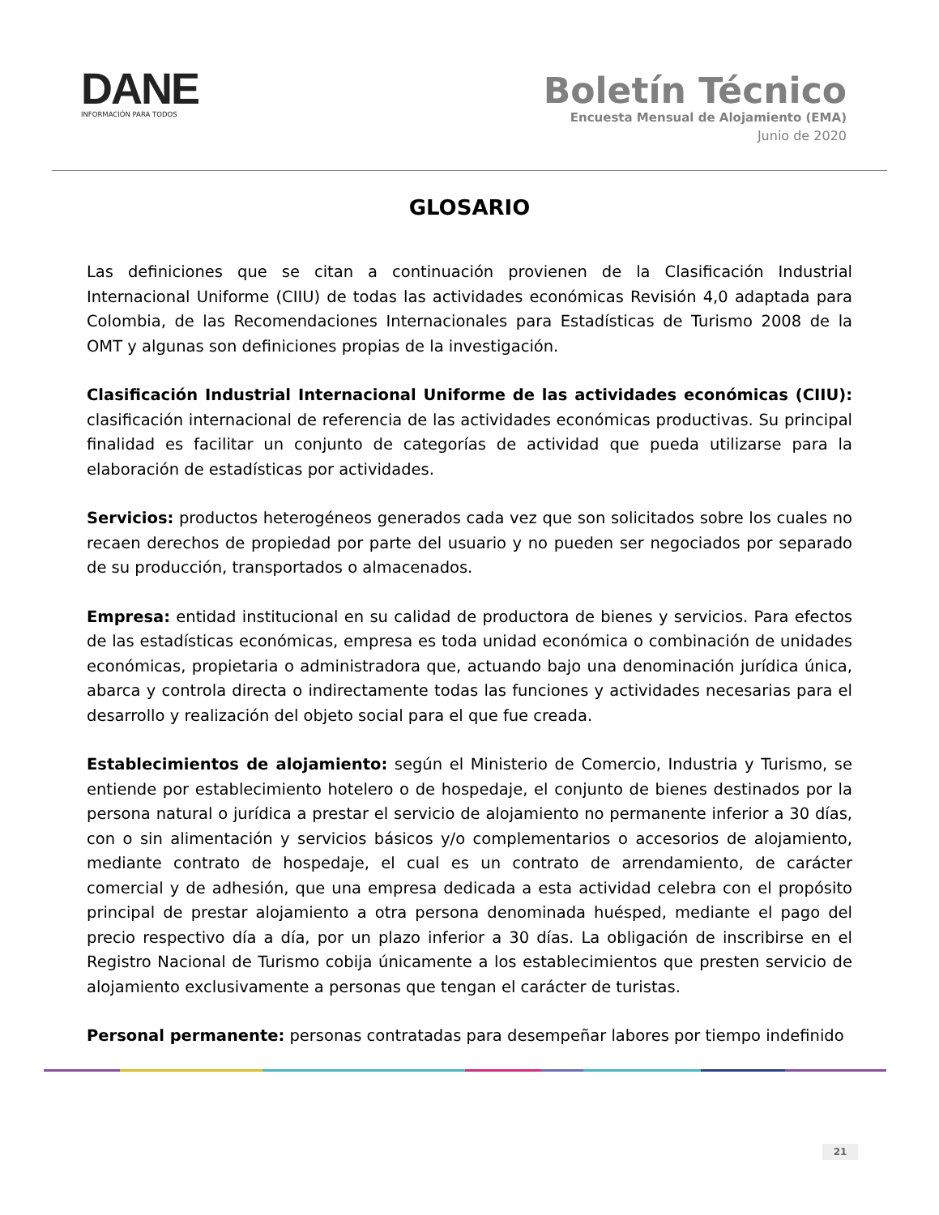DANE
INFORMACIÓN PARA TODOS
Boletín Técnico
Encuesta Mensual de Alojamiento (EMA)
Junio de 2020
GLOSARIO
Las definiciones que se citan a continuación provienen de la Clasificación Industrial Internacional Uniforme (CIIU) de todas las actividades económicas Revisión 4,0 adaptada para Colombia, de las Recomendaciones Internacionales para Estadísticas de Turismo 2008 de la OMT y algunas son definiciones propias de la investigación.
Clasificación Industrial Internacional Uniforme de las actividades económicas (CIIU): clasificación internacional de referencia de las actividades económicas productivas. Su principal finalidad es facilitar un conjunto de categorías de actividad que pueda utilizarse para la elaboración de estadísticas por actividades.
Servicios: productos heterogéneos generados cada vez que son solicitados sobre los cuales no recaen derechos de propiedad por parte del usuario y no pueden ser negociados por separado de su producción, transportados o almacenados.
Empresa: entidad institucional en su calidad de productora de bienes y servicios. Para efectos de las estadísticas económicas, empresa es toda unidad económica o combinación de unidades económicas, propietaria o administradora que, actuando bajo una denominación jurídica única, abarca y controla directa o indirectamente todas las funciones y actividades necesarias para el desarrollo y realización del objeto social para el que fue creada.
Establecimientos de alojamiento: según el Ministerio de Comercio, Industria y Turismo, se entiende por establecimiento hotelero o de hospedaje, el conjunto de bienes destinados por la persona natural o jurídica a prestar el servicio de alojamiento no permanente inferior a 30 días, con o sin alimentación y servicios básicos y/o complementarios o accesorios de alojamiento, mediante contrato de hospedaje, el cual es un contrato de arrendamiento, de carácter comercial y de adhesión, que una empresa dedicada a esta actividad celebra con el propósito principal de prestar alojamiento a otra persona denominada huésped, mediante el pago del precio respectivo día a día, por un plazo inferior a 30 días. La obligación de inscribirse en el Registro Nacional de Turismo cobija únicamente a los establecimientos que presten servicio de alojamiento exclusivamente a personas que tengan el carácter de turistas.
Personal permanente: personas contratadas para desempeñar labores por tiempo indefinido
21